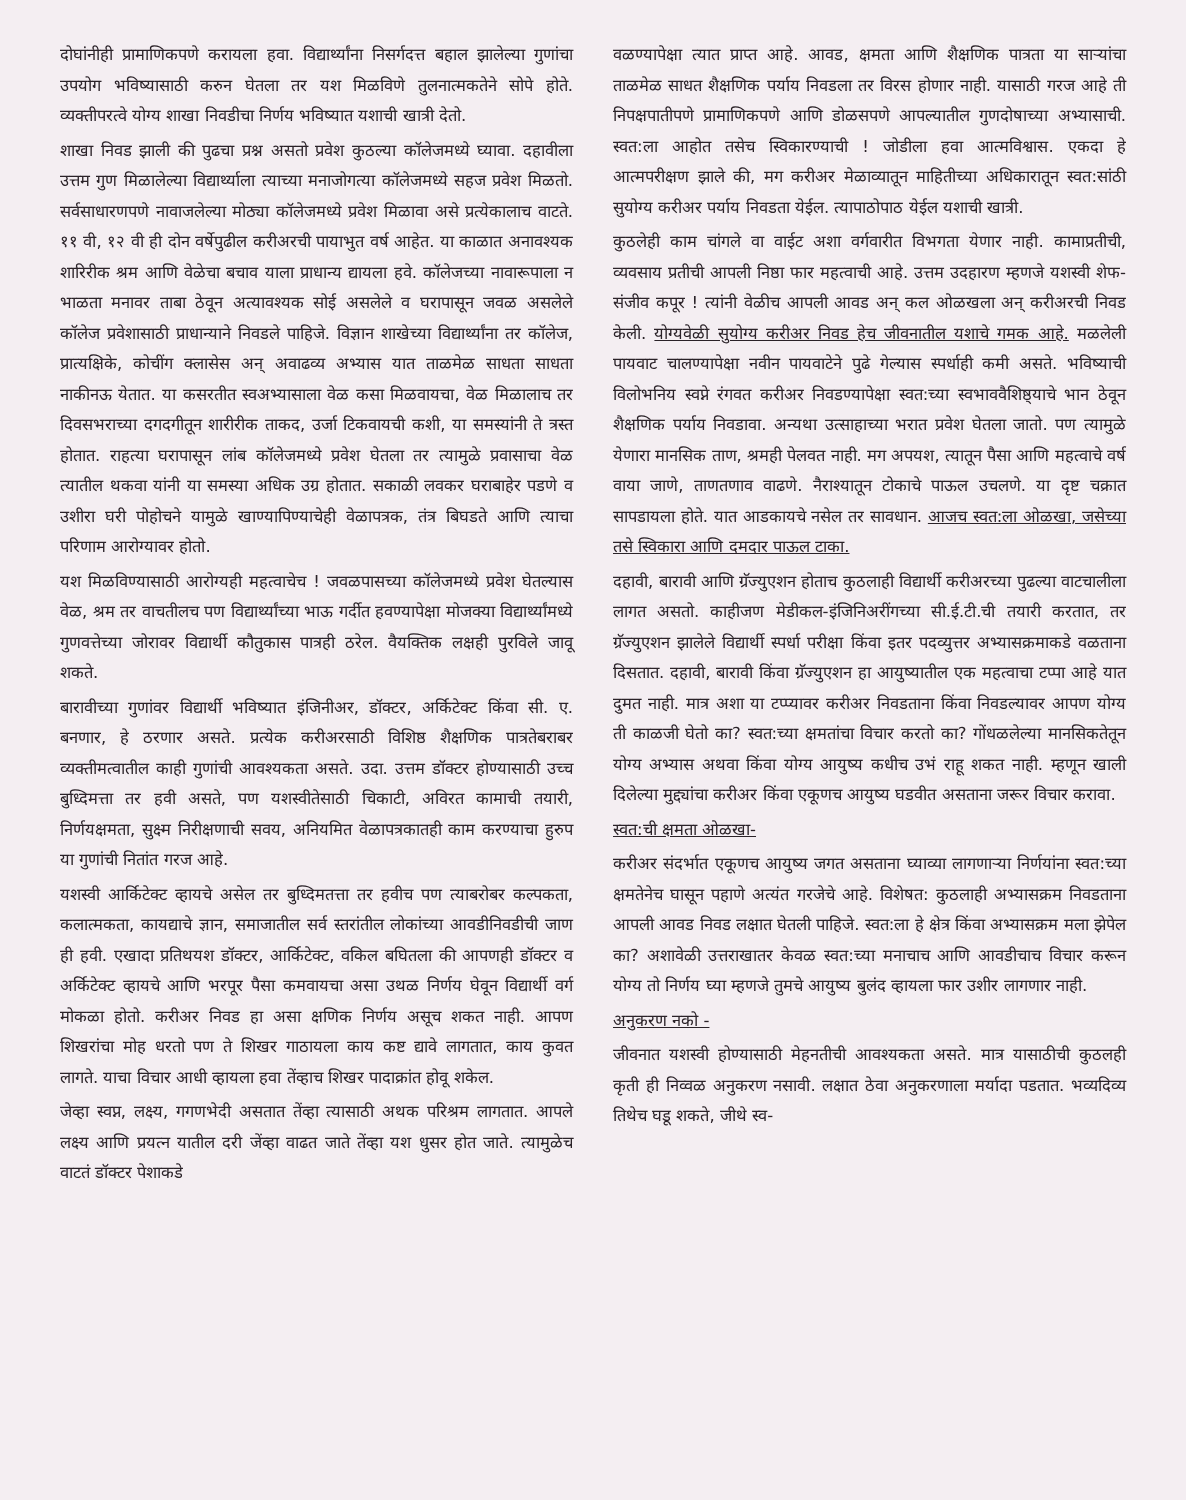दोघांनीही प्रामाणिकपणे करायला हवा. विद्यार्थ्यांना निसर्गदत्त बहाल झालेल्या गुणांचा उपयोग भविष्यासाठी करुन घेतला तर यश मिळविणे तुलनात्मकतेने सोपे होते. व्यक्तीपरत्वे योग्य शाखा निवडीचा निर्णय भविष्यात यशाची खात्री देतो.
शाखा निवड झाली की पुढचा प्रश्न असतो प्रवेश कुठल्या कॉलेजमध्ये घ्यावा. दहावीला उत्तम गुण मिळालेल्या विद्यार्थ्याला त्याच्या मनाजोगत्या कॉलेजमध्ये सहज प्रवेश मिळतो. सर्वसाधारणपणे नावाजलेल्या मोठ्या कॉलेजमध्ये प्रवेश मिळावा असे प्रत्येकालाच वाटते. ११ वी, १२ वी ही दोन वर्षेपुढील करीअरची पायाभुत वर्ष आहेत. या काळात अनावश्यक शारिरीक श्रम आणि वेळेचा बचाव याला प्राधान्य द्यायला हवे. कॉलेजच्या नावारूपाला न भाळता मनावर ताबा ठेवून अत्यावश्यक सोई असलेले व घरापासून जवळ असलेले कॉलेज प्रवेशासाठी प्राधान्याने निवडले पाहिजे. विज्ञान शाखेच्या विद्यार्थ्यांना तर कॉलेज, प्रात्यक्षिके, कोचींग क्लासेस अन् अवाढव्य अभ्यास यात ताळमेळ साधता साधता नाकीनऊ येतात. या कसरतीत स्वअभ्यासाला वेळ कसा मिळवायचा, वेळ मिळालाच तर दिवसभराच्या दगदगीतून शारीरीक ताकद, उर्जा टिकवायची कशी, या समस्यांनी ते त्रस्त होतात. राहत्या घरापासून लांब कॉलेजमध्ये प्रवेश घेतला तर त्यामुळे प्रवासाचा वेळ त्यातील थकवा यांनी या समस्या अधिक उग्र होतात. सकाळी लवकर घराबाहेर पडणे व उशीरा घरी पोहोचने यामुळे खाण्यापिण्याचेही वेळापत्रक, तंत्र बिघडते आणि त्याचा परिणाम आरोग्यावर होतो.
यश मिळविण्यासाठी आरोग्यही महत्वाचेच ! जवळपासच्या कॉलेजमध्ये प्रवेश घेतल्यास वेळ, श्रम तर वाचतीलच पण विद्यार्थ्यांच्या भाऊ गर्दीत हवण्यापेक्षा मोजक्या विद्यार्थ्यांमध्ये गुणवत्तेच्या जोरावर विद्यार्थी कौतुकास पात्रही ठरेल. वैयक्तिक लक्षही पुरविले जावू शकते.
बारावीच्या गुणांवर विद्यार्थी भविष्यात इंजिनीअर, डॉक्टर, अर्किटेक्ट किंवा सी. ए. बनणार, हे ठरणार असते. प्रत्येक करीअरसाठी विशिष्ठ शैक्षणिक पात्रतेबराबर व्यक्तीमत्वातील काही गुणांची आवश्यकता असते. उदा. उत्तम डॉक्टर होण्यासाठी उच्च बुध्दिमत्ता तर हवी असते, पण यशस्वीतेसाठी चिकाटी, अविरत कामाची तयारी, निर्णयक्षमता, सुक्ष्म निरीक्षणाची सवय, अनियमित वेळापत्रकातही काम करण्याचा हुरुप या गुणांची नितांत गरज आहे.
यशस्वी आर्किटेक्ट व्हायचे असेल तर बुध्दिमतत्ता तर हवीच पण त्याबरोबर कल्पकता, कलात्मकता, कायद्याचे ज्ञान, समाजातील सर्व स्तरांतील लोकांच्या आवडीनिवडीची जाण ही हवी. एखादा प्रतिथयश डॉक्टर, आर्किटेक्ट, वकिल बघितला की आपणही डॉक्टर व अर्किटेक्ट व्हायचे आणि भरपूर पैसा कमवायचा असा उथळ निर्णय घेवून विद्यार्थी वर्ग मोकळा होतो. करीअर निवड हा असा क्षणिक निर्णय असूच शकत नाही. आपण शिखरांचा मोह धरतो पण ते शिखर गाठायला काय कष्ट द्यावे लागतात, काय कुवत लागते. याचा विचार आधी व्हायला हवा तेंव्हाच शिखर पादाक्रांत होवू शकेल.
जेव्हा स्वप्न, लक्ष्य, गगणभेदी असतात तेंव्हा त्यासाठी अथक परिश्रम लागतात. आपले लक्ष्य आणि प्रयत्न यातील दरी जेंव्हा वाढत जाते तेंव्हा यश धुसर होत जाते. त्यामुळेच वाटतं डॉक्टर पेशाकडे
वळण्यापेक्षा त्यात प्राप्त आहे. आवड, क्षमता आणि शैक्षणिक पात्रता या साऱ्यांचा ताळमेळ साधत शैक्षणिक पर्याय निवडला तर विरस होणार नाही. यासाठी गरज आहे ती निपक्षपातीपणे प्रामाणिकपणे आणि डोळसपणे आपल्यातील गुणदोषाच्या अभ्यासाची. स्वत:ला आहोत तसेच स्विकारण्याची ! जोडीला हवा आत्मविश्वास. एकदा हे आत्मपरीक्षण झाले की, मग करीअर मेळाव्यातून माहितीच्या अधिकारातून स्वत:सांठी सुयोग्य करीअर पर्याय निवडता येईल. त्यापाठोपाठ येईल यशाची खात्री.
कुठलेही काम चांगले वा वाईट अशा वर्गवारीत विभगता येणार नाही. कामाप्रतीची, व्यवसाय प्रतीची आपली निष्ठा फार महत्वाची आहे. उत्तम उदहारण म्हणजे यशस्वी शेफ- संजीव कपूर ! त्यांनी वेळीच आपली आवड अन् कल ओळखला अन् करीअरची निवड केली. योग्यवेळी सुयोग्य करीअर निवड हेच जीवनातील यशाचे गमक आहे. मळलेली पायवाट चालण्यापेक्षा नवीन पायवाटेने पुढे गेल्यास स्पर्धाही कमी असते. भविष्याची विलोभनिय स्वप्ने रंगवत करीअर निवडण्यापेक्षा स्वत:च्या स्वभाववैशिष्ठ्याचे भान ठेवून शैक्षणिक पर्याय निवडावा. अन्यथा उत्साहाच्या भरात प्रवेश घेतला जातो. पण त्यामुळे येणारा मानसिक ताण, श्रमही पेलवत नाही. मग अपयश, त्यातून पैसा आणि महत्वाचे वर्ष वाया जाणे, ताणतणाव वाढणे. नैराश्यातून टोकाचे पाऊल उचलणे. या दृष्ट चक्रात सापडायला होते. यात आडकायचे नसेल तर सावधान. आजच स्वत:ला ओळखा, जसेच्या तसे स्विकारा आणि दमदार पाऊल टाका.
दहावी, बारावी आणि ग्रॅज्युएशन होताच कुठलाही विद्यार्थी करीअरच्या पुढल्या वाटचालीला लागत असतो. काहीजण मेडीकल-इंजिनिअरींगच्या सी.ई.टी.ची तयारी करतात, तर ग्रॅज्युएशन झालेले विद्यार्थी स्पर्धा परीक्षा किंवा इतर पदव्युत्तर अभ्यासक्रमाकडे वळताना दिसतात. दहावी, बारावी किंवा ग्रॅज्युएशन हा आयुष्यातील एक महत्वाचा टप्पा आहे यात दुमत नाही. मात्र अशा या टप्प्यावर करीअर निवडताना किंवा निवडल्यावर आपण योग्य ती काळजी घेतो का? स्वत:च्या क्षमतांचा विचार करतो का? गोंधळलेल्या मानसिकतेतून योग्य अभ्यास अथवा किंवा योग्य आयुष्य कधीच उभं राहू शकत नाही. म्हणून खाली दिलेल्या मुद्द्यांचा करीअर किंवा एकूणच आयुष्य घडवीत असताना जरूर विचार करावा.
स्वत:ची क्षमता ओळखा-
करीअर संदर्भात एकूणच आयुष्य जगत असताना घ्याव्या लागणाऱ्या निर्णयांना स्वत:च्या क्षमतेनेच घासून पहाणे अत्यंत गरजेचे आहे. विशेषत: कुठलाही अभ्यासक्रम निवडताना आपली आवड निवड लक्षात घेतली पाहिजे. स्वत:ला हे क्षेत्र किंवा अभ्यासक्रम मला झेपेल का? अशावेळी उत्तराखातर केवळ स्वत:च्या मनाचाच आणि आवडीचाच विचार करून योग्य तो निर्णय घ्या म्हणजे तुमचे आयुष्य बुलंद व्हायला फार उशीर लागणार नाही.
अनुकरण नको -
जीवनात यशस्वी होण्यासाठी मेहनतीची आवश्यकता असते. मात्र यासाठीची कुठलही कृती ही निव्वळ अनुकरण नसावी. लक्षात ठेवा अनुकरणाला मर्यादा पडतात. भव्यदिव्य तिथेच घडू शकते, जीथे स्व-